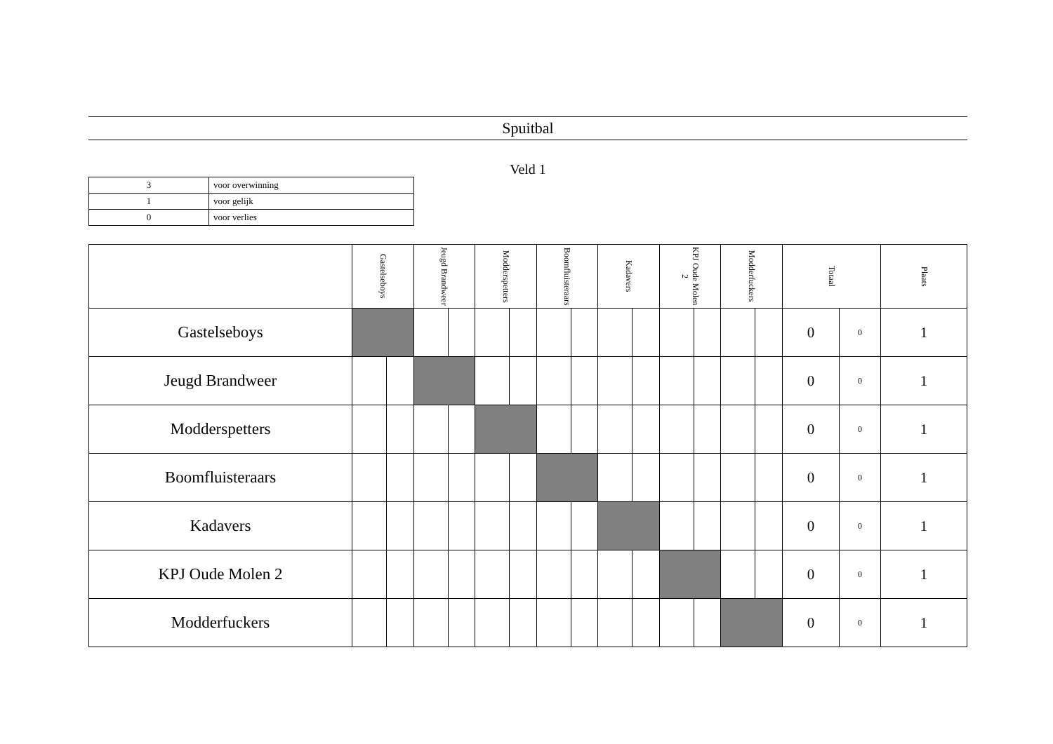Spuitbal
Veld 1
| 3 | voor overwinning |
| 1 | voor gelijk |
| 0 | voor verlies |
| | Gastelseboys | | Jeugd Brandweer | | Modderspetters | | Boomfluisteraars | | Kadavers | | KPJ Oude Molen 2 | | Modderfuckers | | Totaal | | Plaats |
| --- | --- | --- | --- | --- | --- | --- | --- | --- | --- | --- | --- | --- | --- | --- | --- | --- | --- |
| Gastelseboys | | | | | | | | | | | | | | | 0 | 0 | 1 |
| Jeugd Brandweer | | | | | | | | | | | | | | | 0 | 0 | 1 |
| Modderspetters | | | | | | | | | | | | | | | 0 | 0 | 1 |
| Boomfluisteraars | | | | | | | | | | | | | | | 0 | 0 | 1 |
| Kadavers | | | | | | | | | | | | | | | 0 | 0 | 1 |
| KPJ Oude Molen 2 | | | | | | | | | | | | | | | 0 | 0 | 1 |
| Modderfuckers | | | | | | | | | | | | | | | 0 | 0 | 1 |